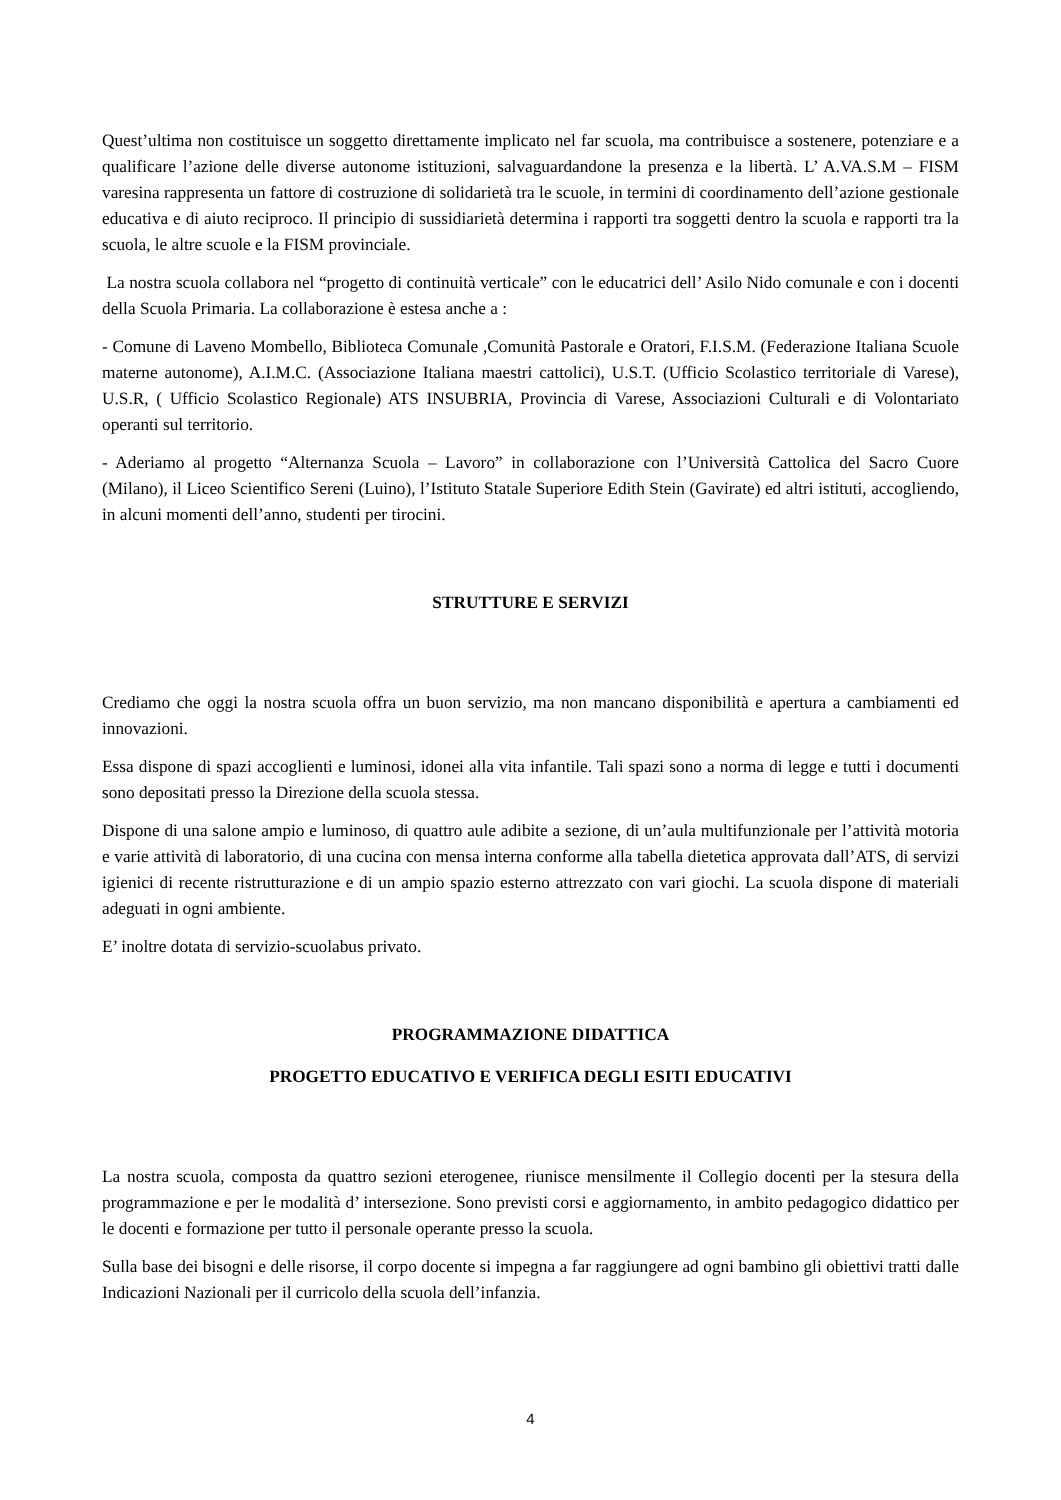Quest’ultima non costituisce un soggetto direttamente implicato nel far scuola, ma contribuisce a sostenere, potenziare e a qualificare l’azione delle diverse autonome istituzioni, salvaguardandone la presenza e la libertà. L’ A.VA.S.M – FISM varesina rappresenta un fattore di costruzione di solidarietà tra le scuole, in termini di coordinamento dell’azione gestionale educativa e di aiuto reciproco. Il principio di sussidiarietà determina i rapporti tra soggetti dentro la scuola e rapporti tra la scuola, le altre scuole e la FISM provinciale.
La nostra scuola collabora nel “progetto di continuità verticale” con le educatrici dell’ Asilo Nido comunale e con i docenti della Scuola Primaria. La collaborazione è estesa anche a :
- Comune di Laveno Mombello, Biblioteca Comunale ,Comunità Pastorale e Oratori, F.I.S.M. (Federazione Italiana Scuole materne autonome), A.I.M.C. (Associazione Italiana maestri cattolici), U.S.T. (Ufficio Scolastico territoriale di Varese), U.S.R, ( Ufficio Scolastico Regionale) ATS INSUBRIA, Provincia di Varese, Associazioni Culturali e di Volontariato operanti sul territorio.
- Aderiamo al progetto “Alternanza Scuola – Lavoro” in collaborazione con l’Università Cattolica del Sacro Cuore (Milano), il Liceo Scientifico Sereni (Luino), l’Istituto Statale Superiore Edith Stein (Gavirate) ed altri istituti, accogliendo, in alcuni momenti dell’anno, studenti per tirocini.
STRUTTURE E SERVIZI
Crediamo che oggi la nostra scuola offra un buon servizio, ma non mancano disponibilità e apertura a cambiamenti ed innovazioni.
Essa dispone di spazi accoglienti e luminosi, idonei alla vita infantile. Tali spazi sono a norma di legge e tutti i documenti sono depositati presso la Direzione della scuola stessa.
Dispone di una salone ampio e luminoso, di quattro aule adibite a sezione, di un’aula multifunzionale per l’attività motoria e varie attività di laboratorio, di una cucina con mensa interna conforme alla tabella dietetica approvata dall’ATS, di servizi igienici di recente ristrutturazione e di un ampio spazio esterno attrezzato con vari giochi. La scuola dispone di materiali adeguati in ogni ambiente.
E’ inoltre dotata di servizio-scuolabus privato.
PROGRAMMAZIONE DIDATTICA
PROGETTO EDUCATIVO E VERIFICA DEGLI ESITI EDUCATIVI
La nostra scuola, composta da quattro sezioni eterogenee, riunisce mensilmente il Collegio docenti per la stesura della programmazione e per le modalità d’ intersezione. Sono previsti corsi e aggiornamento, in ambito pedagogico didattico per le docenti e formazione per tutto il personale operante presso la scuola.
Sulla base dei bisogni e delle risorse, il corpo docente si impegna a far raggiungere ad ogni bambino gli obiettivi tratti dalle Indicazioni Nazionali per il curricolo della scuola dell’infanzia.
4